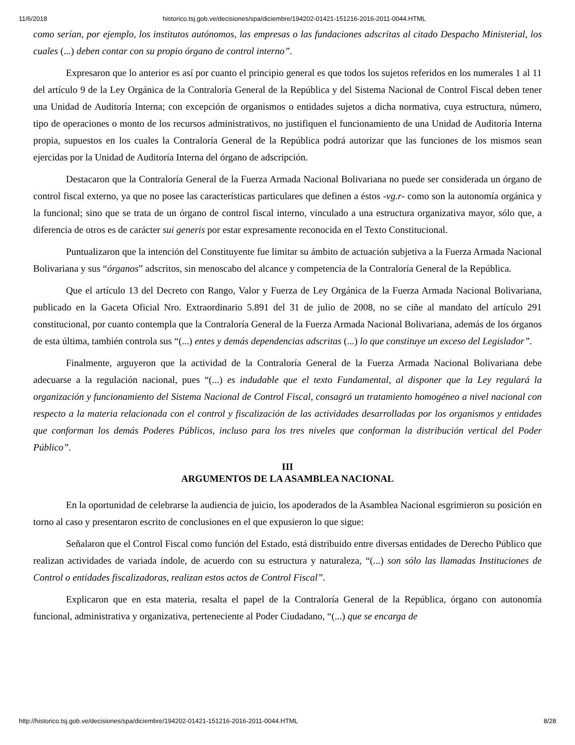11/6/2018 historico.tsj.gob.ve/decisiones/spa/diciembre/194202-01421-151216-2016-2011-0044.HTML
como serían, por ejemplo, los institutos autónomos, las empresas o las fundaciones adscritas al citado Despacho Ministerial, los cuales (...) deben contar con su propio órgano de control interno”.
Expresaron que lo anterior es así por cuanto el principio general es que todos los sujetos referidos en los numerales 1 al 11 del artículo 9 de la Ley Orgánica de la Contraloría General de la República y del Sistema Nacional de Control Fiscal deben tener una Unidad de Auditoría Interna; con excepción de organismos o entidades sujetos a dicha normativa, cuya estructura, número, tipo de operaciones o monto de los recursos administrativos, no justifiquen el funcionamiento de una Unidad de Auditoría Interna propia, supuestos en los cuales la Contraloría General de la República podrá autorizar que las funciones de los mismos sean ejercidas por la Unidad de Auditoría Interna del órgano de adscripción.
Destacaron que la Contraloría General de la Fuerza Armada Nacional Bolivariana no puede ser considerada un órgano de control fiscal externo, ya que no posee las características particulares que definen a éstos -vg.r- como son la autonomía orgánica y la funcional; sino que se trata de un órgano de control fiscal interno, vinculado a una estructura organizativa mayor, sólo que, a diferencia de otros es de carácter sui generis por estar expresamente reconocida en el Texto Constitucional.
Puntualizaron que la intención del Constituyente fue limitar su ámbito de actuación subjetiva a la Fuerza Armada Nacional Bolivariana y sus “órganos” adscritos, sin menoscabo del alcance y competencia de la Contraloría General de la República.
Que el artículo 13 del Decreto con Rango, Valor y Fuerza de Ley Orgánica de la Fuerza Armada Nacional Bolivariana, publicado en la Gaceta Oficial Nro. Extraordinario 5.891 del 31 de julio de 2008, no se ciñe al mandato del artículo 291 constitucional, por cuanto contempla que la Contraloría General de la Fuerza Armada Nacional Bolivariana, además de los órganos de esta última, también controla sus “(...) entes y demás dependencias adscritas (...) lo que constituye un exceso del Legislador”.
Finalmente, arguyeron que la actividad de la Contraloría General de la Fuerza Armada Nacional Bolivariana debe adecuarse a la regulación nacional, pues “(...) es indudable que el texto Fundamental, al disponer que la Ley regulará la organización y funcionamiento del Sistema Nacional de Control Fiscal, consagró un tratamiento homogéneo a nivel nacional con respecto a la materia relacionada con el control y fiscalización de las actividades desarrolladas por los organismos y entidades que conforman los demás Poderes Públicos, incluso para los tres niveles que conforman la distribución vertical del Poder Público”.
III
ARGUMENTOS DE LA ASAMBLEA NACIONAL
En la oportunidad de celebrarse la audiencia de juicio, los apoderados de la Asamblea Nacional esgrimieron su posición en torno al caso y presentaron escrito de conclusiones en el que expusieron lo que sigue:
Señalaron que el Control Fiscal como función del Estado, está distribuido entre diversas entidades de Derecho Público que realizan actividades de variada índole, de acuerdo con su estructura y naturaleza, “(...) son sólo las llamadas Instituciones de Control o entidades fiscalizadoras, realizan estos actos de Control Fiscal”.
Explicaron que en esta materia, resalta el papel de la Contraloría General de la República, órgano con autonomía funcional, administrativa y organizativa, perteneciente al Poder Ciudadano, “(...) que se encarga de
http://historico.tsj.gob.ve/decisiones/spa/diciembre/194202-01421-151216-2016-2011-0044.HTML 8/28